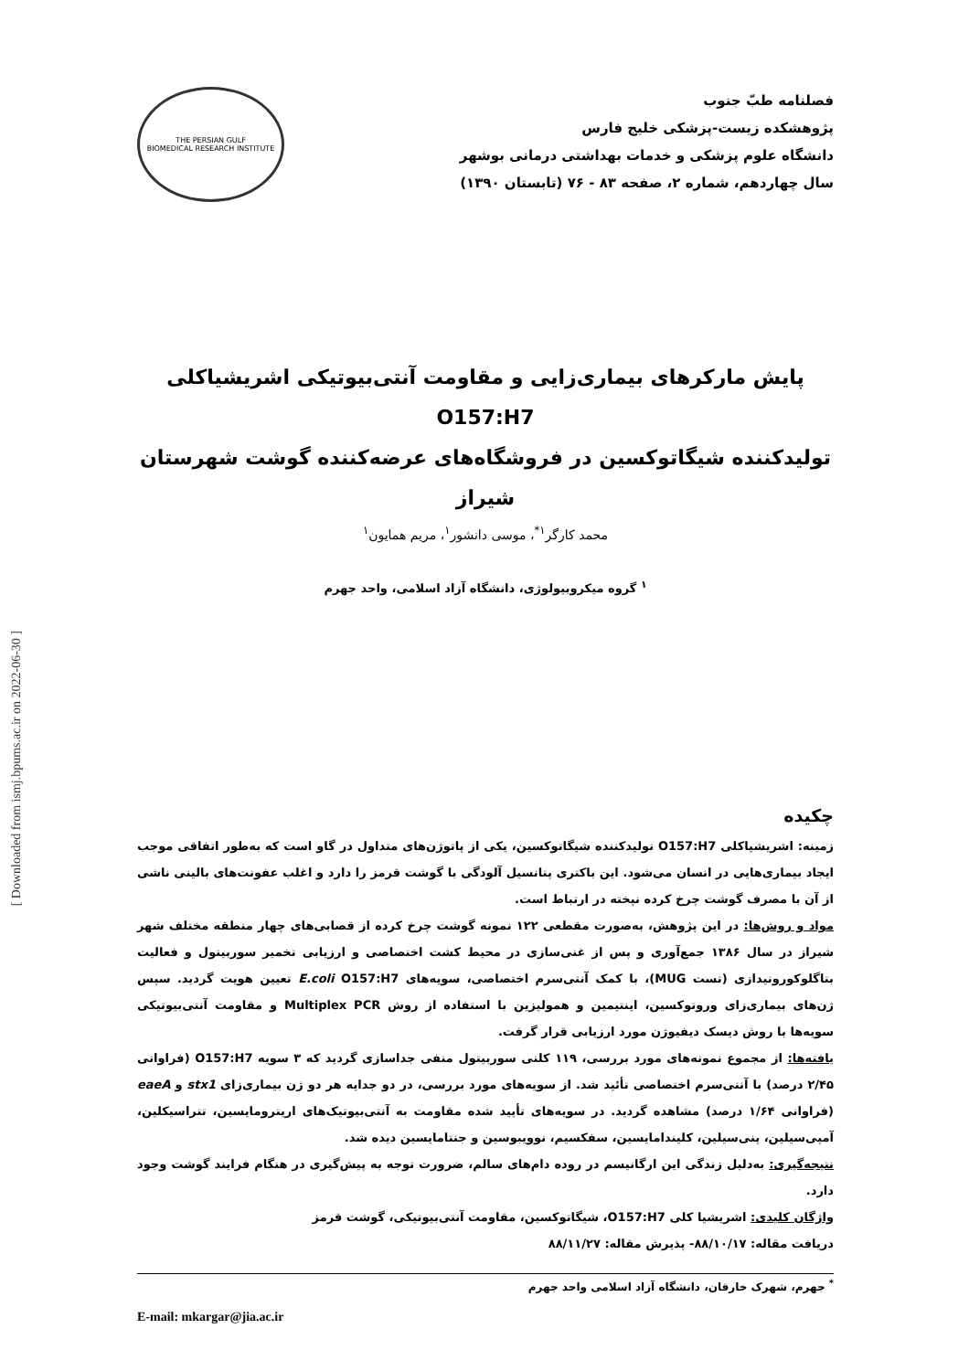فصلنامه طبّ جنوب
پژوهشکده زیست-پزشکی خلیج فارس
دانشگاه علوم پزشکی و خدمات بهداشتی درمانی بوشهر
سال چهاردهم، شماره ۲، صفحه ۸۳ - ۷۶ (تابستان ۱۳۹۰)
THE PERSIAN GULF
BIOMEDICAL RESEARCH INSTITUTE
پایش مارکرهای بیماری‌زایی و مقاومت آنتی‌بیوتیکی اشریشیاکلی O157:H7
تولیدکننده شیگاتوکسین در فروشگاه‌های عرضه‌کننده گوشت شهرستان شیراز
محمد کارگر<sup>۱*</sup>، موسی دانشور<sup>۱</sup>، مریم همایون<sup>۱</sup>
<sup>۱</sup> گروه میکروبیولوژی، دانشگاه آزاد اسلامی، واحد جهرم
چکیده
زمینه: اشریشیاکلی O157:H7 تولیدکننده شیگاتوکسین، یکی از پاتوژن‌های متداول در گاو است که به‌طور اتفاقی موجب ایجاد بیماری‌هایی در انسان می‌شود. این باکتری پتانسیل آلودگی با گوشت قرمز را دارد و اغلب عفونت‌های بالینی ناشی از آن با مصرف گوشت چرخ کرده نپخته در ارتباط است.
مواد و روش‌ها: در این پژوهش، به‌صورت مقطعی ۱۲۲ نمونه گوشت چرخ کرده از قصابی‌های چهار منطقه مختلف شهر شیراز در سال ۱۳۸۶ جمع‌آوری و پس از غنی‌سازی در محیط کشت اختصاصی و ارزیابی تخمیر سوربیتول و فعالیت بتاگلوکورونیدازی (تست MUG)، با کمک آنتی‌سرم اختصاصی، سویه‌های E.coli O157:H7 تعیین هویت گردید. سپس ژن‌های بیماری‌زای وروتوکسین، اینتیمین و همولیزین با استفاده از روش Multiplex PCR و مقاومت آنتی‌بیوتیکی سویه‌ها با روش دیسک دیفیوژن مورد ارزیابی قرار گرفت.
یافته‌ها: از مجموع نمونه‌های مورد بررسی، ۱۱۹ کلنی سوربیتول منفی جداسازی گردید که ۳ سویه O157:H7 (فراوانی ۲/۴۵ درصد) با آنتی‌سرم اختصاصی تأئید شد. از سویه‌های مورد بررسی، در دو جدایه هر دو ژن بیماری‌زای stx1 و eaeA (فراوانی ۱/۶۴ درصد) مشاهده گردید. در سویه‌های تأیید شده مقاومت به آنتی‌بیوتیک‌های اریترومایسین، تتراسیکلین، آمپی‌سیلین، پنی‌سیلین، کلیندامایسین، سفکسیم، نوویبوسین و جنتامایسین دیده شد.
نتیجه‌گیری: به‌دلیل زندگی این ارگانیسم در روده دام‌های سالم، ضرورت توجه به پیش‌گیری در هنگام فرایند گوشت وجود دارد.
واژگان کلیدی: اشریشیا کلی O157:H7، شیگاتوکسین، مقاومت آنتی‌بیوتیکی، گوشت قرمز
دریافت مقاله: ۸۸/۱۰/۱۷- پذیرش مقاله: ۸۸/۱۱/۲۷
<sup>*</sup> جهرم، شهرک خارقان، دانشگاه آزاد اسلامی واحد جهرم
E-mail: mkargar@jia.ac.ir
[ Downloaded from ismj.bpums.ac.ir on 2022-06-30 ]